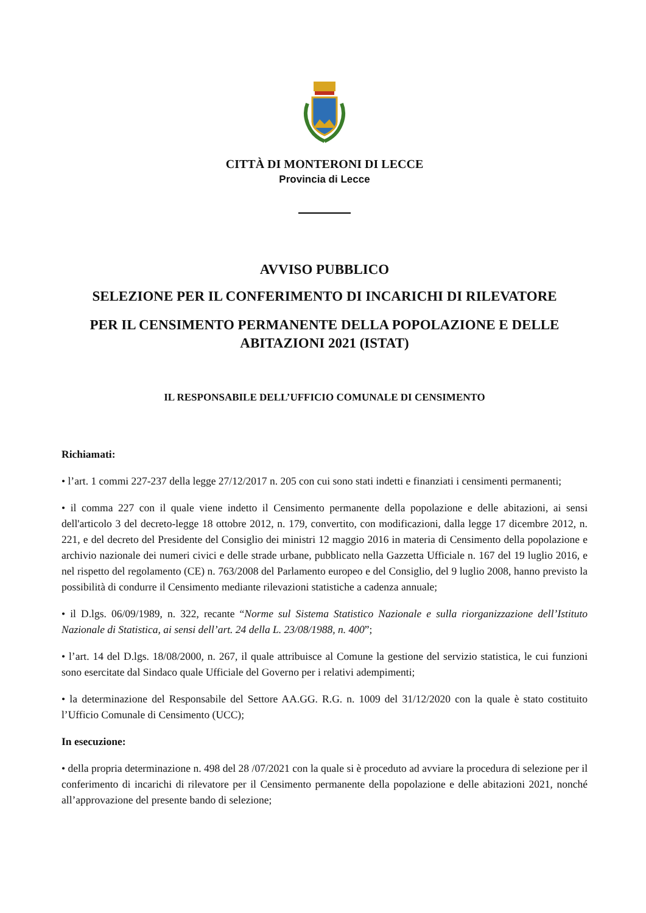CITTÀ DI MONTERONI DI LECCE
Provincia di Lecce
AVVISO PUBBLICO
SELEZIONE PER IL CONFERIMENTO DI INCARICHI DI RILEVATORE
PER IL CENSIMENTO PERMANENTE DELLA POPOLAZIONE E DELLE ABITAZIONI 2021 (ISTAT)
IL RESPONSABILE DELL’UFFICIO COMUNALE DI CENSIMENTO
Richiamati:
• l’art. 1 commi 227-237 della legge 27/12/2017 n. 205 con cui sono stati indetti e finanziati i censimenti permanenti;
• il comma 227 con il quale viene indetto il Censimento permanente della popolazione e delle abitazioni, ai sensi dell'articolo 3 del decreto-legge 18 ottobre 2012, n. 179, convertito, con modificazioni, dalla legge 17 dicembre 2012, n. 221, e del decreto del Presidente del Consiglio dei ministri 12 maggio 2016 in materia di Censimento della popolazione e archivio nazionale dei numeri civici e delle strade urbane, pubblicato nella Gazzetta Ufficiale n. 167 del 19 luglio 2016, e nel rispetto del regolamento (CE) n. 763/2008 del Parlamento europeo e del Consiglio, del 9 luglio 2008, hanno previsto la possibilità di condurre il Censimento mediante rilevazioni statistiche a cadenza annuale;
• il D.lgs. 06/09/1989, n. 322, recante “Norme sul Sistema Statistico Nazionale e sulla riorganizzazione dell’Istituto Nazionale di Statistica, ai sensi dell’art. 24 della L. 23/08/1988, n. 400”;
• l’art. 14 del D.lgs. 18/08/2000, n. 267, il quale attribuisce al Comune la gestione del servizio statistica, le cui funzioni sono esercitate dal Sindaco quale Ufficiale del Governo per i relativi adempimenti;
• la determinazione del Responsabile del Settore AA.GG. R.G. n. 1009 del 31/12/2020 con la quale è stato costituito l’Ufficio Comunale di Censimento (UCC);
In esecuzione:
• della propria determinazione n. 498 del 28 /07/2021 con la quale si è proceduto ad avviare la procedura di selezione per il conferimento di incarichi di rilevatore per il Censimento permanente della popolazione e delle abitazioni 2021, nonché all’approvazione del presente bando di selezione;